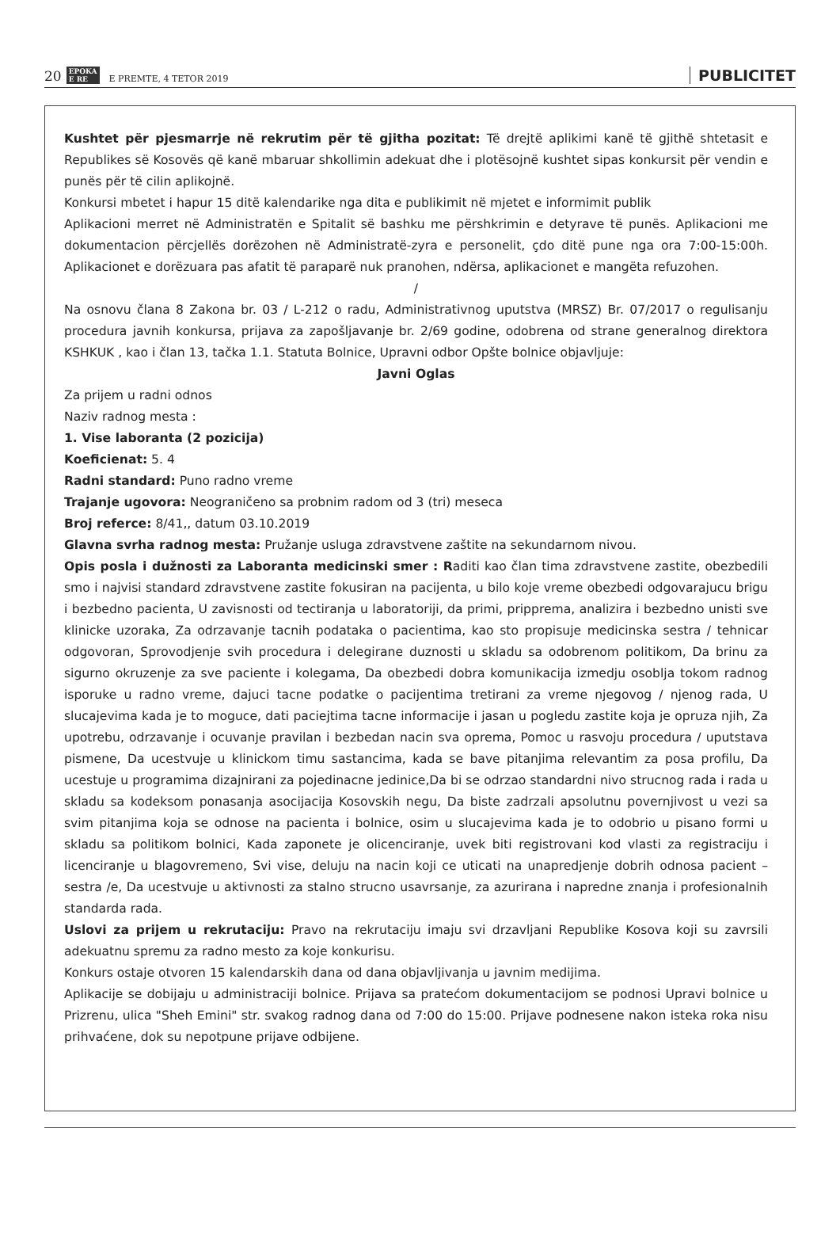20 EPOKA
E RE E PREMTE, 4 TETOR 2019 PUBLICITET
Kushtet për pjesmarrje në rekrutim për të gjitha pozitat: Të drejtë aplikimi kanë të gjithë shtetasit e Republikes së Kosovës që kanë mbaruar shkollimin adekuat dhe i plotësojnë kushtet sipas konkursit për vendin e punës për të cilin aplikojnë.
Konkursi mbetet i hapur 15 ditë kalendarike nga dita e publikimit në mjetet e informimit publik
Aplikacioni merret në Administratën e Spitalit së bashku me përshkrimin e detyrave të punës. Aplikacioni me dokumentacion përcjellës dorëzohen në Administratë-zyra e personelit, çdo ditë pune nga ora 7:00-15:00h. Aplikacionet e dorëzuara pas afatit të paraparë nuk pranohen, ndërsa, aplikacionet e mangëta refuzohen.
/
Na osnovu člana 8 Zakona br. 03 / L-212 o radu, Administrativnog uputstva (MRSZ) Br. 07/2017 o regulisanju procedura javnih konkursa, prijava za zapošljavanje br. 2/69 godine, odobrena od strane generalnog direktora KSHKUK , kao i član 13, tačka 1.1. Statuta Bolnice, Upravni odbor Opšte bolnice objavljuje:
Javni Oglas
Za prijem u radni odnos
Naziv radnog mesta :
1. Vise laboranta (2 pozicija)
Koeficienat: 5. 4
Radni standard: Puno radno vreme
Trajanje ugovora: Neograničeno sa probnim radom od 3 (tri) meseca
Broj referce: 8/41,, datum 03.10.2019
Glavna svrha radnog mesta: Pružanje usluga zdravstvene zaštite na sekundarnom nivou.
Opis posla i dužnosti za Laboranta medicinski smer : Raditi kao član tima zdravstvene zastite, obezbedili smo i najvisi standard zdravstvene zastite fokusiran na pacijenta, u bilo koje vreme obezbedi odgovarajucu brigu i bezbedno pacienta, U zavisnosti od tectiranja u laboratoriji, da primi, pripprema, analizira i bezbedno unisti sve klinicke uzoraka, Za odrzavanje tacnih podataka o pacientima, kao sto propisuje medicinska sestra / tehnicar odgovoran, Sprovodjenje svih procedura i delegirane duznosti u skladu sa odobrenom politikom, Da brinu za sigurno okruzenje za sve paciente i kolegama, Da obezbedi dobra komunikacija izmedju osoblja tokom radnog isporuke u radno vreme, dajuci tacne podatke o pacijentima tretirani za vreme njegovog / njenog rada, U slucajevima kada je to moguce, dati paciejtima tacne informacije i jasan u pogledu zastite koja je opruza njih, Za upotrebu, odrzavanje i ocuvanje pravilan i bezbedan nacin sva oprema, Pomoc u rasvoju procedura / uputstava pismene, Da ucestvuje u klinickom timu sastancima, kada se bave pitanjima relevantim za posa profilu, Da ucestuje u programima dizajnirani za pojedinacne jedinice,Da bi se odrzao standardni nivo strucnog rada i rada u skladu sa kodeksom ponasanja asocijacija Kosovskih negu, Da biste zadrzali apsolutnu povernjivost u vezi sa svim pitanjima koja se odnose na pacienta i bolnice, osim u slucajevima kada je to odobrio u pisano formi u skladu sa politikom bolnici, Kada zaponete je olicenciranje, uvek biti registrovani kod vlasti za registraciju i licenciranje u blagovremeno, Svi vise, deluju na nacin koji ce uticati na unapredjenje dobrih odnosa pacient – sestra /e, Da ucestvuje u aktivnosti za stalno strucno usavrsanje, za azurirana i napredne znanja i profesionalnih standarda rada.
Uslovi za prijem u rekrutaciju: Pravo na rekrutaciju imaju svi drzavljani Republike Kosova koji su zavrsili adekuatnu spremu za radno mesto za koje konkurisu.
Konkurs ostaje otvoren 15 kalendarskih dana od dana objavljivanja u javnim medijima.
Aplikacije se dobijaju u administraciji bolnice. Prijava sa pratećom dokumentacijom se podnosi Upravi bolnice u Prizrenu, ulica "Sheh Emini" str. svakog radnog dana od 7:00 do 15:00. Prijave podnesene nakon isteka roka nisu prihvaćene, dok su nepotpune prijave odbijene.